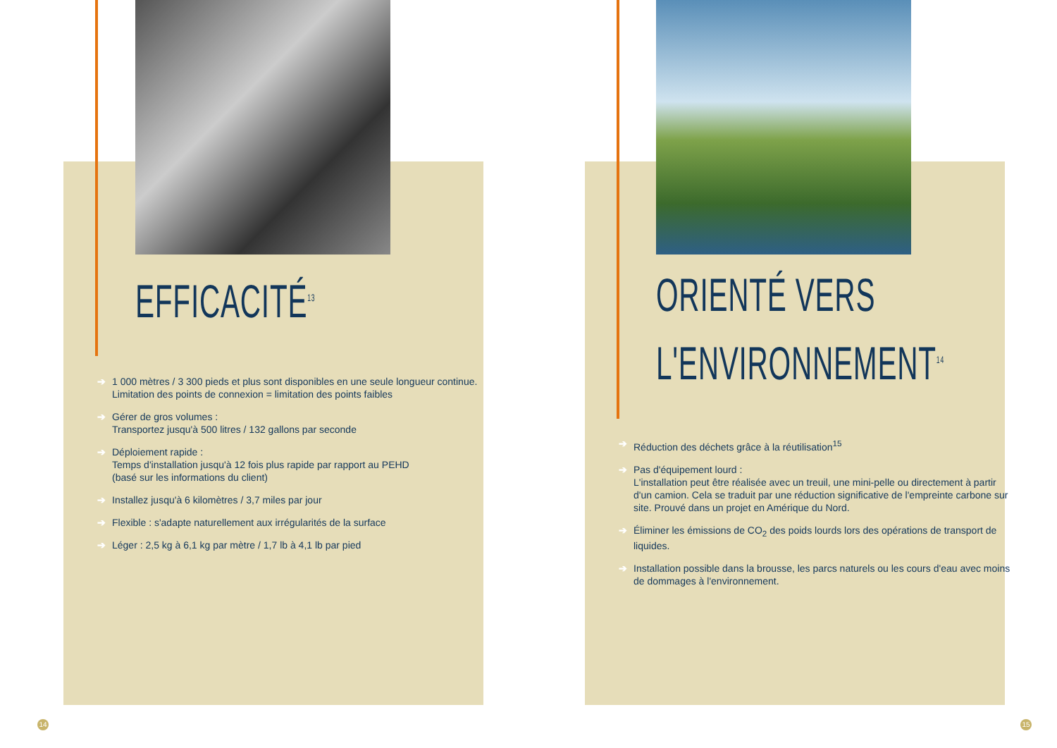EFFICACITÉ<sup>13</sup>
➔ 1 000 mètres / 3 300 pieds et plus sont disponibles en une seule longueur continue. Limitation des points de connexion = limitation des points faibles
➔ Gérer de gros volumes :
Transportez jusqu'à 500 litres / 132 gallons par seconde
➔ Déploiement rapide :
Temps d'installation jusqu'à 12 fois plus rapide par rapport au PEHD
(basé sur les informations du client)
➔ Installez jusqu'à 6 kilomètres / 3,7 miles par jour
➔ Flexible : s'adapte naturellement aux irrégularités de la surface
➔ Léger : 2,5 kg à 6,1 kg par mètre / 1,7 lb à 4,1 lb par pied
ORIENTÉ VERS
L'ENVIRONNEMENT<sup>14</sup>
➔ Réduction des déchets grâce à la réutilisation<sup>15</sup>
➔ Pas d'équipement lourd :
L'installation peut être réalisée avec un treuil, une mini-pelle ou directement à partir d'un camion. Cela se traduit par une réduction significative de l'empreinte carbone sur site. Prouvé dans un projet en Amérique du Nord.
➔ Éliminer les émissions de CO<sub>2</sub> des poids lourds lors des opérations de transport de liquides.
➔ Installation possible dans la brousse, les parcs naturels ou les cours d'eau avec moins de dommages à l'environnement.
14 15